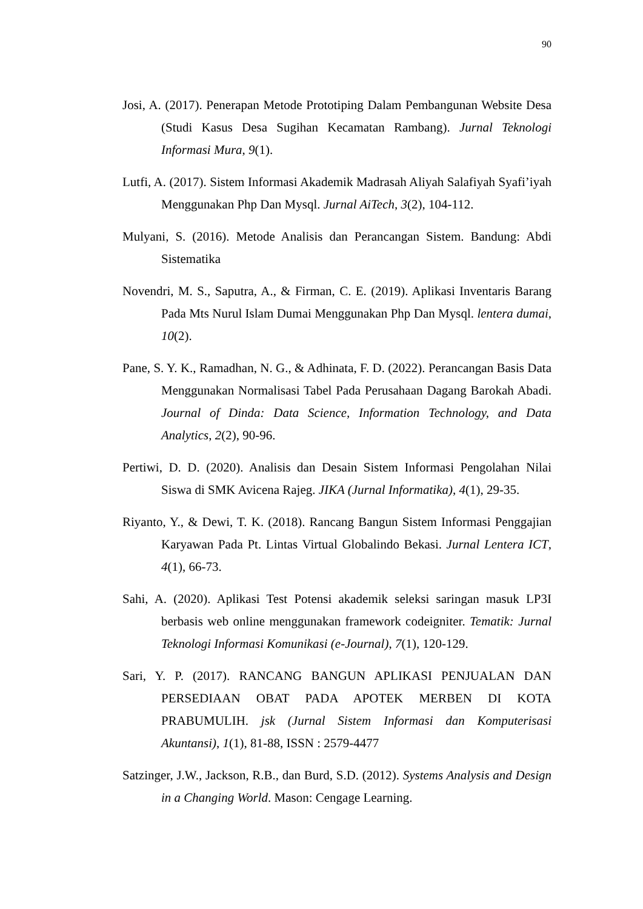90
Josi, A. (2017). Penerapan Metode Prototiping Dalam Pembangunan Website Desa (Studi Kasus Desa Sugihan Kecamatan Rambang). Jurnal Teknologi Informasi Mura, 9(1).
Lutfi, A. (2017). Sistem Informasi Akademik Madrasah Aliyah Salafiyah Syafi’iyah Menggunakan Php Dan Mysql. Jurnal AiTech, 3(2), 104-112.
Mulyani, S. (2016). Metode Analisis dan Perancangan Sistem. Bandung: Abdi Sistematika
Novendri, M. S., Saputra, A., & Firman, C. E. (2019). Aplikasi Inventaris Barang Pada Mts Nurul Islam Dumai Menggunakan Php Dan Mysql. lentera dumai, 10(2).
Pane, S. Y. K., Ramadhan, N. G., & Adhinata, F. D. (2022). Perancangan Basis Data Menggunakan Normalisasi Tabel Pada Perusahaan Dagang Barokah Abadi. Journal of Dinda: Data Science, Information Technology, and Data Analytics, 2(2), 90-96.
Pertiwi, D. D. (2020). Analisis dan Desain Sistem Informasi Pengolahan Nilai Siswa di SMK Avicena Rajeg. JIKA (Jurnal Informatika), 4(1), 29-35.
Riyanto, Y., & Dewi, T. K. (2018). Rancang Bangun Sistem Informasi Penggajian Karyawan Pada Pt. Lintas Virtual Globalindo Bekasi. Jurnal Lentera ICT, 4(1), 66-73.
Sahi, A. (2020). Aplikasi Test Potensi akademik seleksi saringan masuk LP3I berbasis web online menggunakan framework codeigniter. Tematik: Jurnal Teknologi Informasi Komunikasi (e-Journal), 7(1), 120-129.
Sari, Y. P. (2017). RANCANG BANGUN APLIKASI PENJUALAN DAN PERSEDIAAN OBAT PADA APOTEK MERBEN DI KOTA PRABUMULIH. jsk (Jurnal Sistem Informasi dan Komputerisasi Akuntansi), 1(1), 81-88, ISSN : 2579-4477
Satzinger, J.W., Jackson, R.B., dan Burd, S.D. (2012). Systems Analysis and Design in a Changing World. Mason: Cengage Learning.